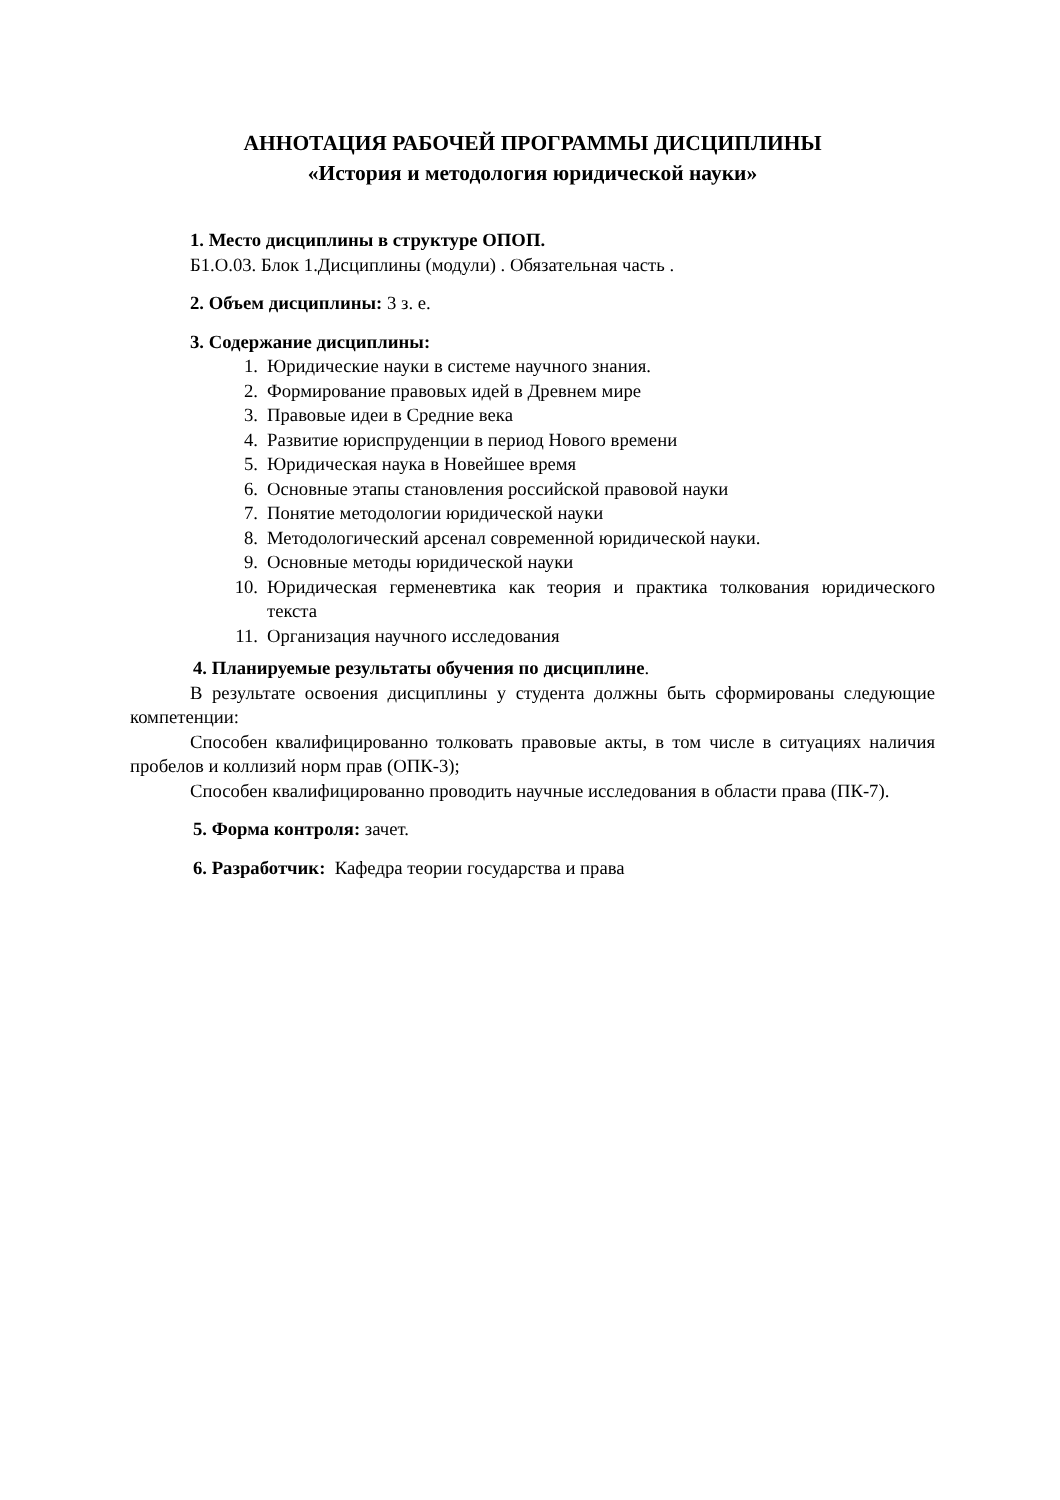АННОТАЦИЯ РАБОЧЕЙ ПРОГРАММЫ ДИСЦИПЛИНЫ
«История и методология юридической науки»
1. Место дисциплины в структуре ОПОП.
Б1.О.03. Блок 1.Дисциплины (модули) . Обязательная часть .
2. Объем дисциплины: 3 з. е.
3. Содержание дисциплины:
1. Юридические науки в системе научного знания.
2. Формирование правовых идей в Древнем мире
3. Правовые идеи в Средние века
4. Развитие юриспруденции в период Нового времени
5. Юридическая наука в Новейшее время
6. Основные этапы становления российской правовой науки
7. Понятие методологии юридической науки
8. Методологический арсенал современной юридической науки.
9. Основные методы юридической науки
10. Юридическая герменевтика как теория и практика толкования юридического текста
11. Организация научного исследования
4. Планируемые результаты обучения по дисциплине.
В результате освоения дисциплины у студента должны быть сформированы следующие компетенции:
Способен квалифицированно толковать правовые акты, в том числе в ситуациях наличия пробелов и коллизий норм прав (ОПК-3);
Способен квалифицированно проводить научные исследования в области права (ПК-7).
5. Форма контроля: зачет.
6. Разработчик: Кафедра теории государства и права